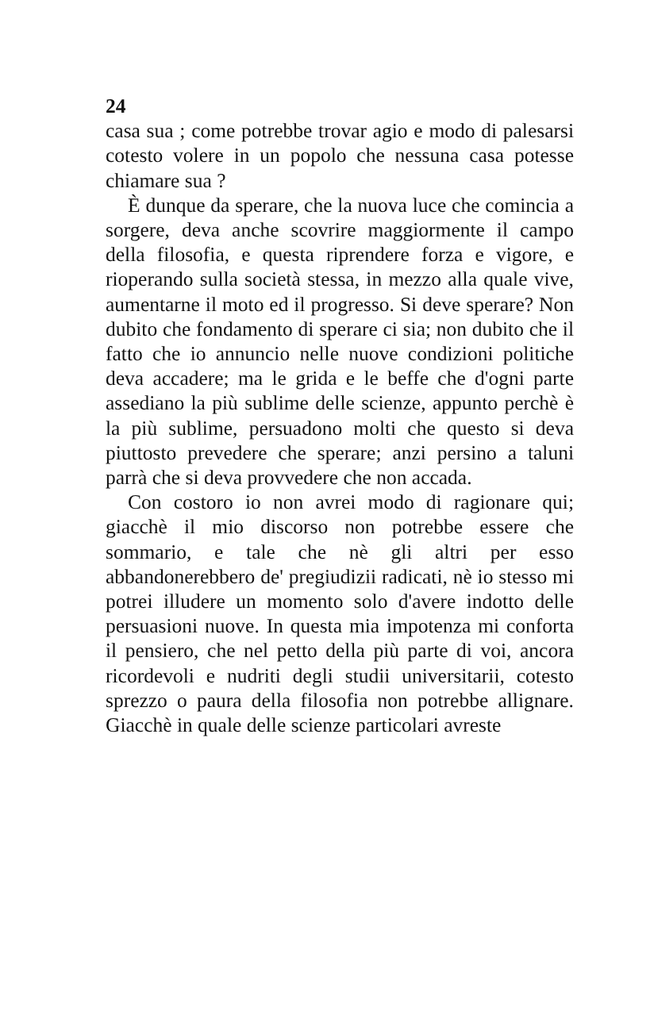24
casa sua ; come potrebbe trovar agio e modo di palesarsi cotesto volere in un popolo che nessuna casa potesse chiamare sua ?
È dunque da sperare, che la nuova luce che comincia a sorgere, deva anche scovrire maggiormente il campo della filosofia, e questa riprendere forza e vigore, e rioperando sulla società stessa, in mezzo alla quale vive, aumentarne il moto ed il progresso. Si deve sperare? Non dubito che fondamento di sperare ci sia; non dubito che il fatto che io annuncio nelle nuove condizioni politiche deva accadere; ma le grida e le beffe che d'ogni parte assediano la più sublime delle scienze, appunto perchè è la più sublime, persuadono molti che questo si deva piuttosto prevedere che sperare; anzi persino a taluni parrà che si deva provvedere che non accada.
Con costoro io non avrei modo di ragionare qui; giacchè il mio discorso non potrebbe essere che sommario, e tale che nè gli altri per esso abbandonerebbero de' pregiudizii radicati, nè io stesso mi potrei illudere un momento solo d'avere indotto delle persuasioni nuove. In questa mia impotenza mi conforta il pensiero, che nel petto della più parte di voi, ancora ricordevoli e nudriti degli studii universitarii, cotesto sprezzo o paura della filosofia non potrebbe allignare. Giacchè in quale delle scienze particolari avreste